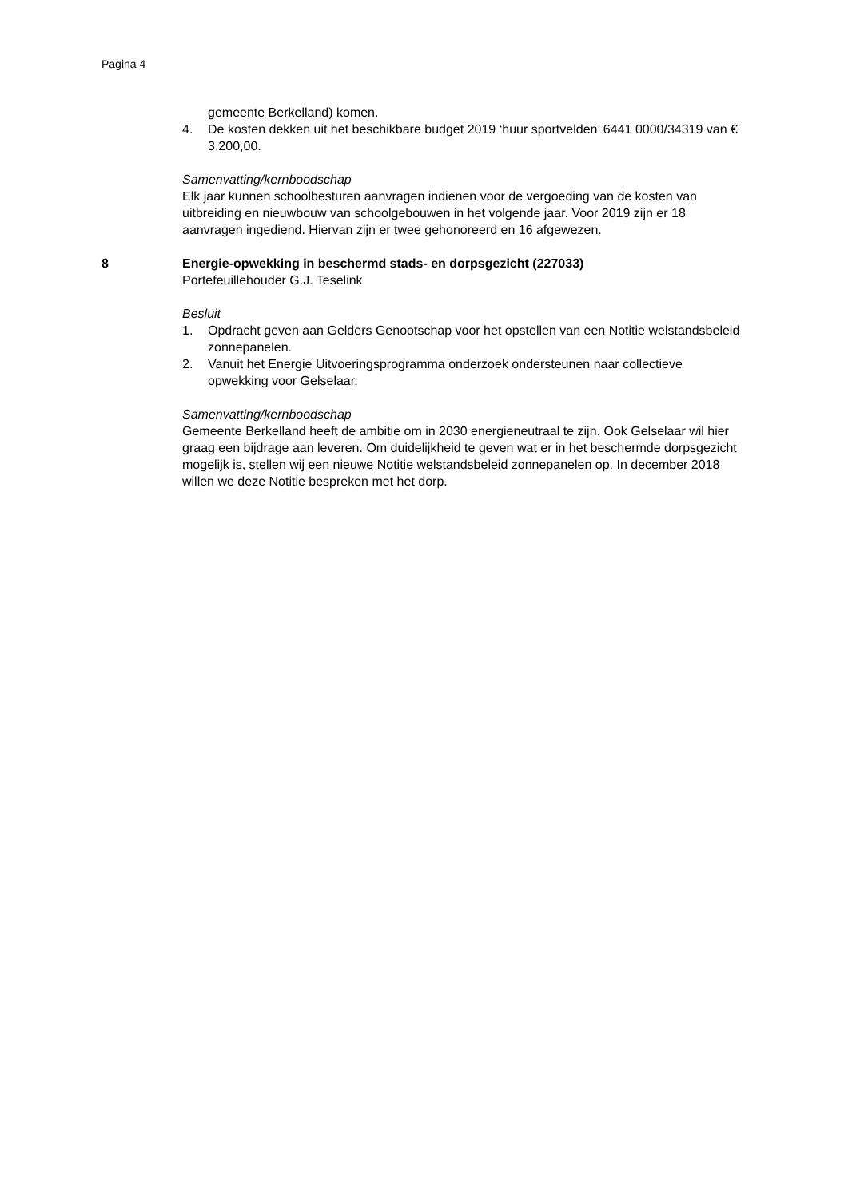Pagina 4
gemeente Berkelland) komen.
4. De kosten dekken uit het beschikbare budget 2019 ‘huur sportvelden’ 6441 0000/34319 van € 3.200,00.
Samenvatting/kernboodschap
Elk jaar kunnen schoolbesturen aanvragen indienen voor de vergoeding van de kosten van uitbreiding en nieuwbouw van schoolgebouwen in het volgende jaar. Voor 2019 zijn er 18 aanvragen ingediend. Hiervan zijn er twee gehonoreerd en 16 afgewezen.
8 Energie-opwekking in beschermd stads- en dorpsgezicht (227033)
Portefeuillehouder G.J. Teselink
Besluit
1. Opdracht geven aan Gelders Genootschap voor het opstellen van een Notitie welstandsbeleid zonnepanelen.
2. Vanuit het Energie Uitvoeringsprogramma onderzoek ondersteunen naar collectieve opwekking voor Gelselaar.
Samenvatting/kernboodschap
Gemeente Berkelland heeft de ambitie om in 2030 energieneutraal te zijn. Ook Gelselaar wil hier graag een bijdrage aan leveren. Om duidelijkheid te geven wat er in het beschermde dorpsgezicht mogelijk is, stellen wij een nieuwe Notitie welstandsbeleid zonnepanelen op. In december 2018 willen we deze Notitie bespreken met het dorp.